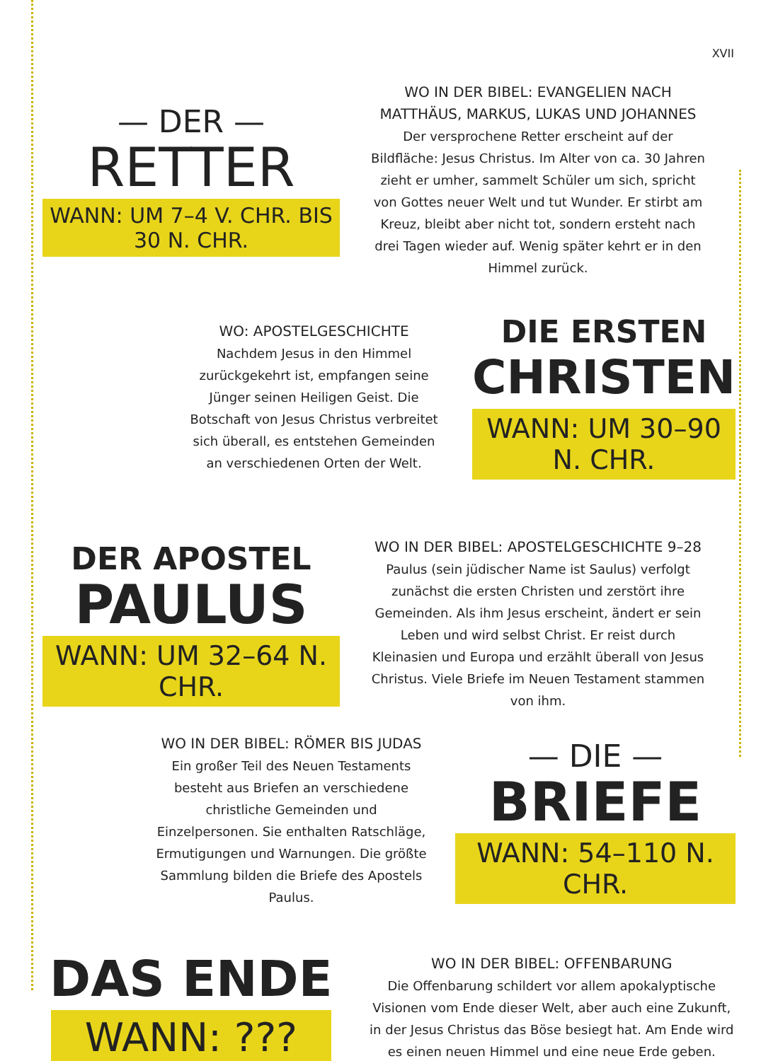XVII
— DER —
RETTER
WANN: UM 7–4 V. CHR. BIS 30 N. CHR.
WO IN DER BIBEL: EVANGELIEN NACH MATTHÄUS, MARKUS, LUKAS UND JOHANNES
Der versprochene Retter erscheint auf der Bildfläche: Jesus Christus. Im Alter von ca. 30 Jahren zieht er umher, sammelt Schüler um sich, spricht von Gottes neuer Welt und tut Wunder. Er stirbt am Kreuz, bleibt aber nicht tot, sondern ersteht nach drei Tagen wieder auf. Wenig später kehrt er in den Himmel zurück.
WO: APOSTELGESCHICHTE
Nachdem Jesus in den Himmel zurückgekehrt ist, empfangen seine Jünger seinen Heiligen Geist. Die Botschaft von Jesus Christus verbreitet sich überall, es entstehen Gemeinden an verschiedenen Orten der Welt.
DIE ERSTEN
CHRISTEN
WANN: UM 30–90 N. CHR.
DER APOSTEL
PAULUS
WANN: UM 32–64 N. CHR.
WO IN DER BIBEL: APOSTELGESCHICHTE 9–28
Paulus (sein jüdischer Name ist Saulus) verfolgt zunächst die ersten Christen und zerstört ihre Gemeinden. Als ihm Jesus erscheint, ändert er sein Leben und wird selbst Christ. Er reist durch Kleinasien und Europa und erzählt überall von Jesus Christus. Viele Briefe im Neuen Testament stammen von ihm.
WO IN DER BIBEL: RÖMER BIS JUDAS
Ein großer Teil des Neuen Testaments besteht aus Briefen an verschiedene christliche Gemeinden und Einzelpersonen. Sie enthalten Ratschläge, Ermutigungen und Warnungen. Die größte Sammlung bilden die Briefe des Apostels Paulus.
— DIE —
BRIEFE
WANN: 54–110 N. CHR.
DAS ENDE
WANN: ???
WO IN DER BIBEL: OFFENBARUNG
Die Offenbarung schildert vor allem apokalyptische Visionen vom Ende dieser Welt, aber auch eine Zukunft, in der Jesus Christus das Böse besiegt hat. Am Ende wird es einen neuen Himmel und eine neue Erde geben.